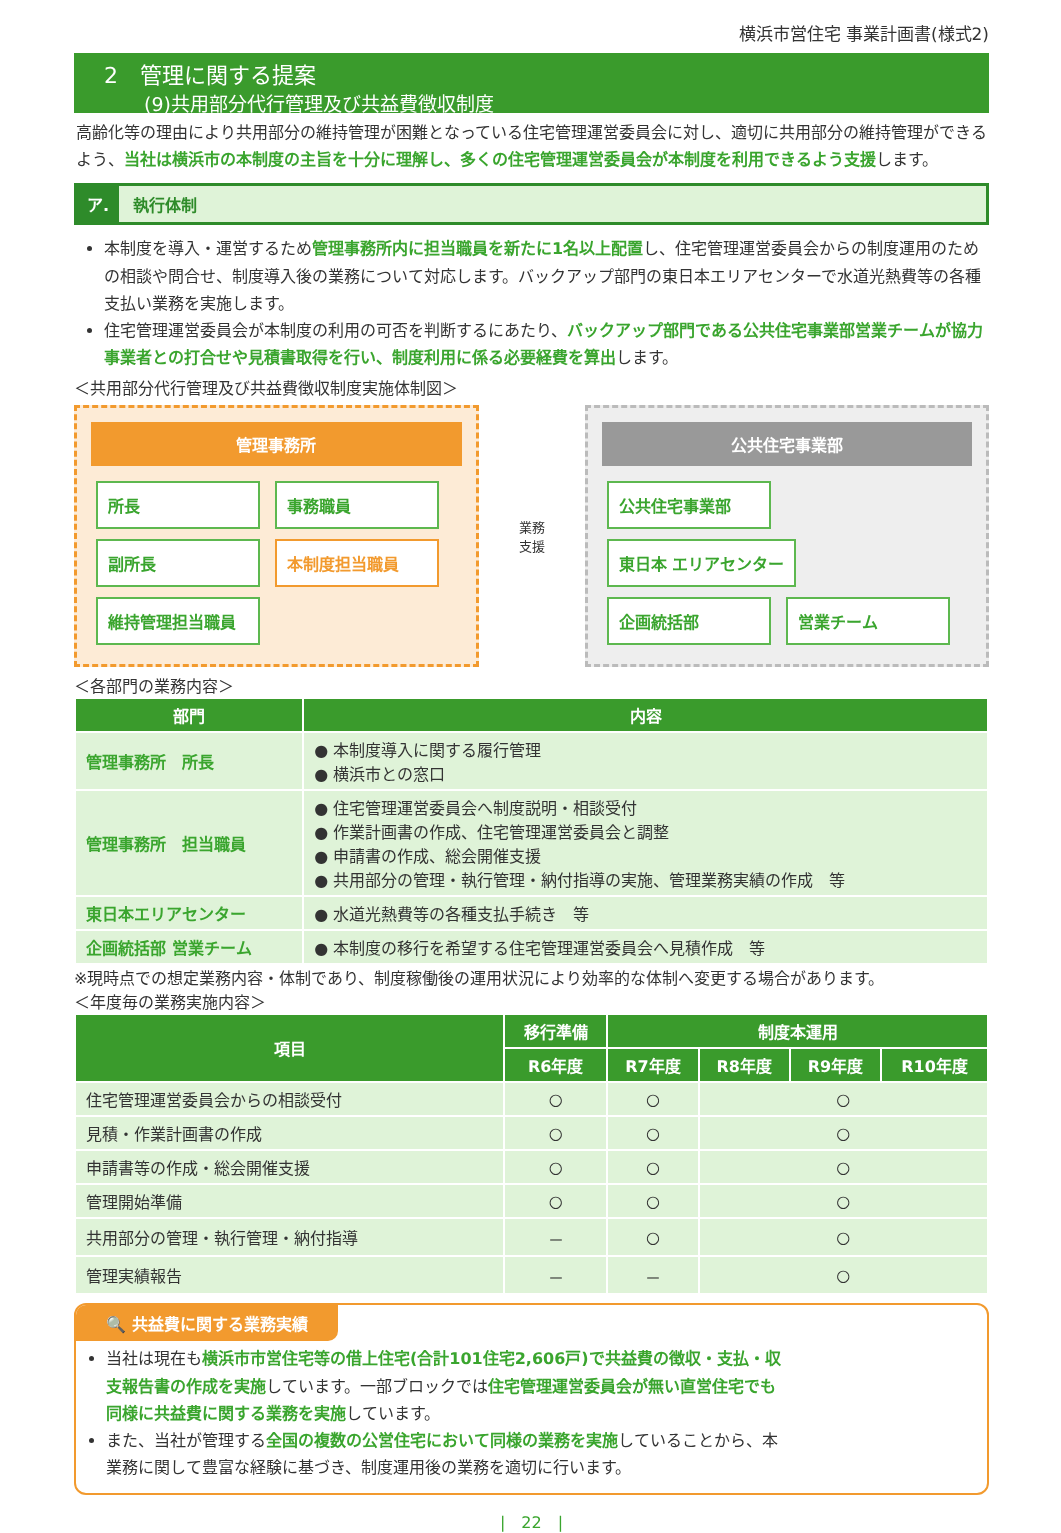横浜市営住宅 事業計画書(様式2)
2　管理に関する提案
(9)共用部分代行管理及び共益費徴収制度
高齢化等の理由により共用部分の維持管理が困難となっている住宅管理運営委員会に対し、適切に共用部分の維持管理ができるよう、当社は横浜市の本制度の主旨を十分に理解し、多くの住宅管理運営委員会が本制度を利用できるよう支援します。
ア. 執行体制
本制度を導入・運営するため管理事務所内に担当職員を新たに1名以上配置し、住宅管理運営委員会からの制度運用のための相談や問合せ、制度導入後の業務について対応します。バックアップ部門の東日本エリアセンターで水道光熱費等の各種支払い業務を実施します。
住宅管理運営委員会が本制度の利用の可否を判断するにあたり、バックアップ部門である公共住宅事業部営業チームが協力事業者との打合せや見積書取得を行い、制度利用に係る必要経費を算出します。
＜共用部分代行管理及び共益費徴収制度実施体制図＞
管理事務所
所長 事務職員
副所長 本制度担当職員
維持管理担当職員
業務
支援
公共住宅事業部
公共住宅事業部
東日本 エリアセンター
企画統括部 営業チーム
＜各部門の業務内容＞
| 部門 | 内容 |
| --- | --- |
| 管理事務所 所長 | ● 本制度導入に関する履行管理 ● 横浜市との窓口 |
| 管理事務所 担当職員 | ● 住宅管理運営委員会へ制度説明・相談受付 ● 作業計画書の作成、住宅管理運営委員会と調整 ● 申請書の作成、総会開催支援 ● 共用部分の管理・執行管理・納付指導の実施、管理業務実績の作成 等 |
| 東日本エリアセンター | ● 水道光熱費等の各種支払手続き 等 |
| 企画統括部 営業チーム | ● 本制度の移行を希望する住宅管理運営委員会へ見積作成 等 |
※現時点での想定業務内容・体制であり、制度稼働後の運用状況により効率的な体制へ変更する場合があります。
＜年度毎の業務実施内容＞
| 項目 | 移行準備 | 制度本運用 | | | |
| --- | --- | --- | --- | --- | --- |
| | R6年度 | R7年度 | R8年度 | R9年度 | R10年度 |
| 住宅管理運営委員会からの相談受付 | ○ | ○ | ○ | | |
| 見積・作業計画書の作成 | ○ | ○ | ○ | | |
| 申請書等の作成・総会開催支援 | ○ | ○ | ○ | | |
| 管理開始準備 | ○ | ○ | ○ | | |
| 共用部分の管理・執行管理・納付指導 | － | ○ | ○ | | |
| 管理実績報告 | － | － | ○ | | |
🔍 共益費に関する業務実績
当社は現在も横浜市市営住宅等の借上住宅(合計101住宅2,606戸)で共益費の徴収・支払・収支報告書の作成を実施しています。一部ブロックでは住宅管理運営委員会が無い直営住宅でも同様に共益費に関する業務を実施しています。
また、当社が管理する全国の複数の公営住宅において同様の業務を実施していることから、本業務に関して豊富な経験に基づき、制度運用後の業務を適切に行います。
|　22　|